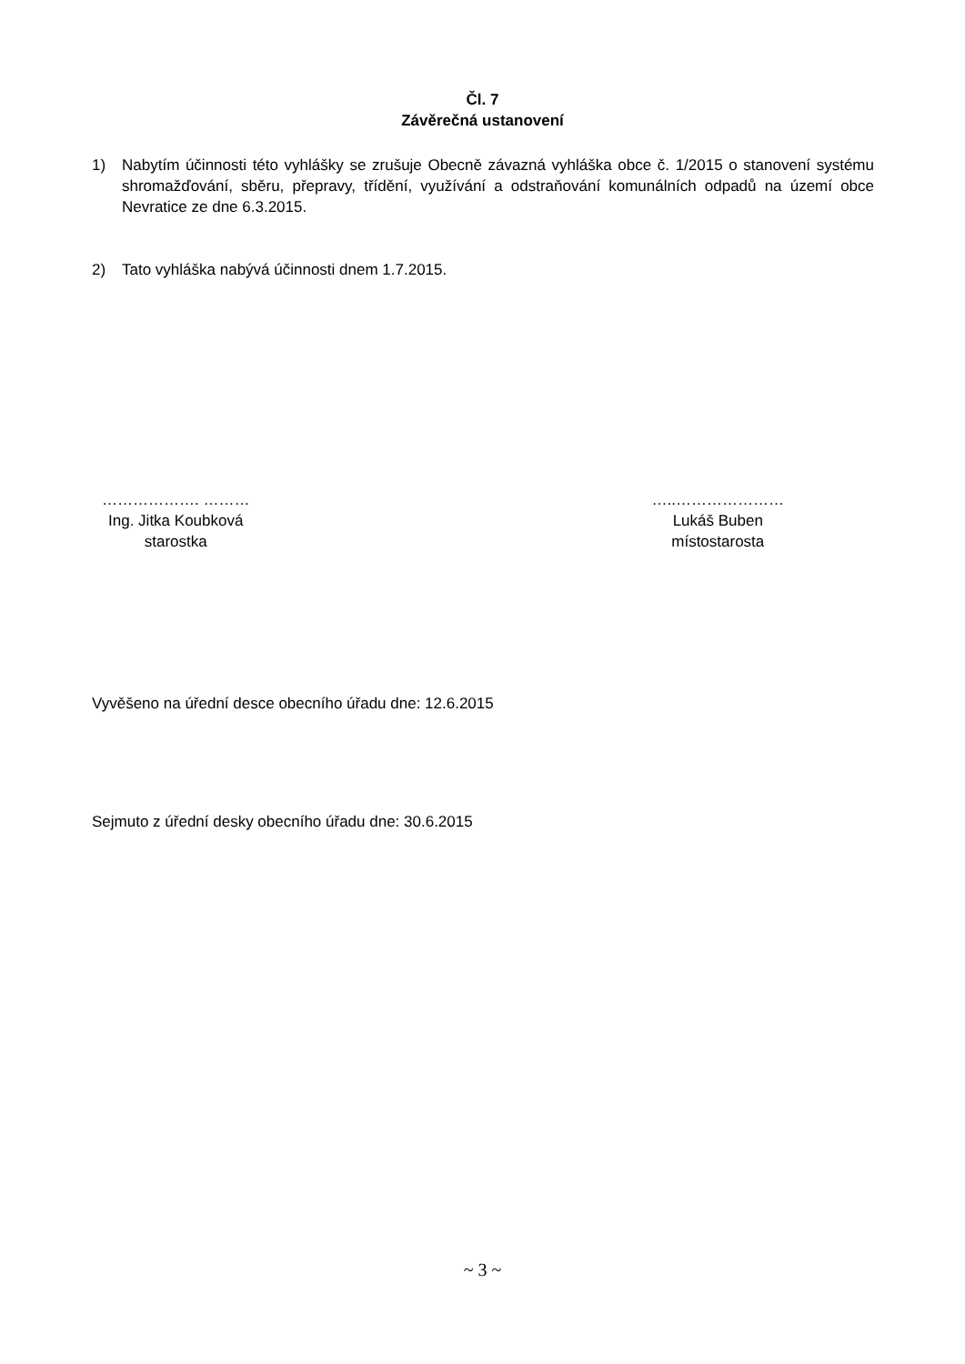Čl. 7
Závěrečná ustanovení
1) Nabytím účinnosti této vyhlášky se zrušuje Obecně závazná vyhláška obce č. 1/2015 o stanovení systému shromažďování, sběru, přepravy, třídění, využívání a odstraňování komunálních odpadů na území obce Nevratice ze dne 6.3.2015.
2) Tato vyhláška nabývá účinnosti dnem 1.7.2015.
………………. ………
Ing. Jitka Koubková
starostka
…..…………………
Lukáš Buben
místostarosta
Vyvěšeno na úřední desce obecního úřadu dne: 12.6.2015
Sejmuto z úřední desky obecního úřadu dne: 30.6.2015
~ 3 ~